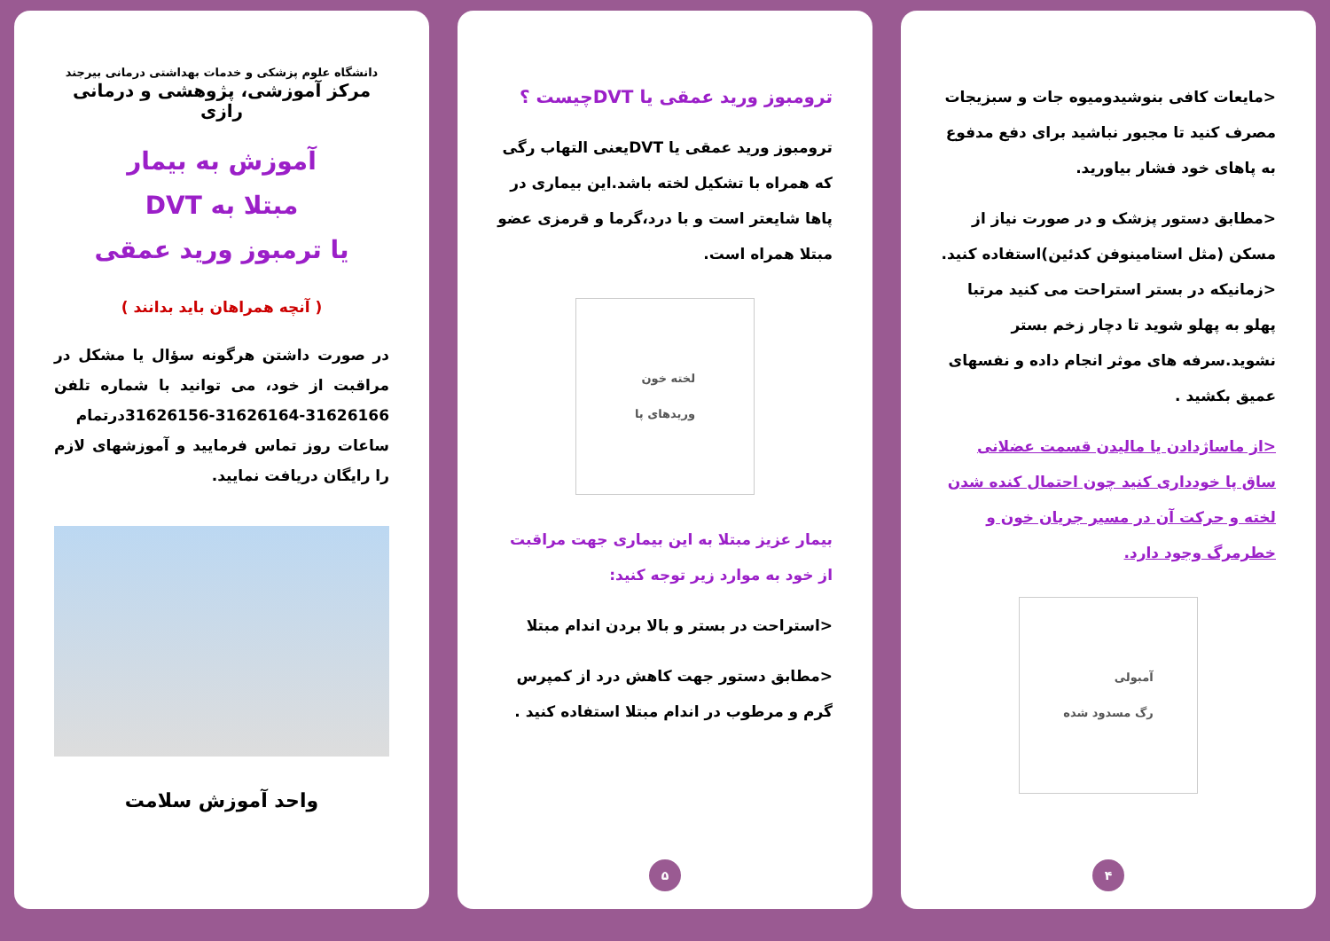<مایعات کافی بنوشیدومیوه جات و سبزیجات مصرف کنید تا مجبور نباشید برای دفع مدفوع به پاهای خود فشار بیاورید.
<مطابق دستور پزشک و در صورت نیاز از مسکن (مثل استامینوفن کدئین)استفاده کنید.
<زمانیکه در بستر استراحت می کنید مرتبا پهلو به پهلو شوید تا دچار زخم بستر نشوید.سرفه های موثر انجام داده و نفسهای عمیق بکشید .
<از ماساژدادن یا مالیدن قسمت عضلانی ساق پا خودداری کنید چون احتمال کنده شدن لخته و حرکت آن در مسیر جریان خون و خطرمرگ وجود دارد.
آمبولی
رگ مسدود شده
۴
ترومبوز ورید عمقی یا DVTچیست ؟
ترومبوز ورید عمقی یا DVTیعنی التهاب رگی که همراه با تشکیل لخته باشد.این بیماری در پاها شایعتر است و با درد،گرما و قرمزی عضو مبتلا همراه است.
لخته خون
وریدهای پا
بیمار عزیز مبتلا به این بیماری جهت مراقبت از خود به موارد زیر توجه کنید:
<استراحت در بستر و بالا بردن اندام مبتلا
<مطابق دستور جهت کاهش درد از کمپرس گرم و مرطوب در اندام مبتلا استفاده کنید .
۵
دانشگاه علوم پزشکی و خدمات بهداشتی درمانی بیرجند
مرکز آموزشی، پژوهشی و درمانی رازی
آموزش به بیمار
مبتلا به DVT
یا ترمبوز ورید عمقی
( آنچه همراهان باید بدانند )
در صورت داشتن هرگونه سؤال یا مشکل در مراقبت از خود، می توانید با شماره تلفن 31626166-31626164-31626156درتمام ساعات روز تماس فرمایید و آموزشهای لازم را رایگان دریافت نمایید.
واحد آموزش سلامت